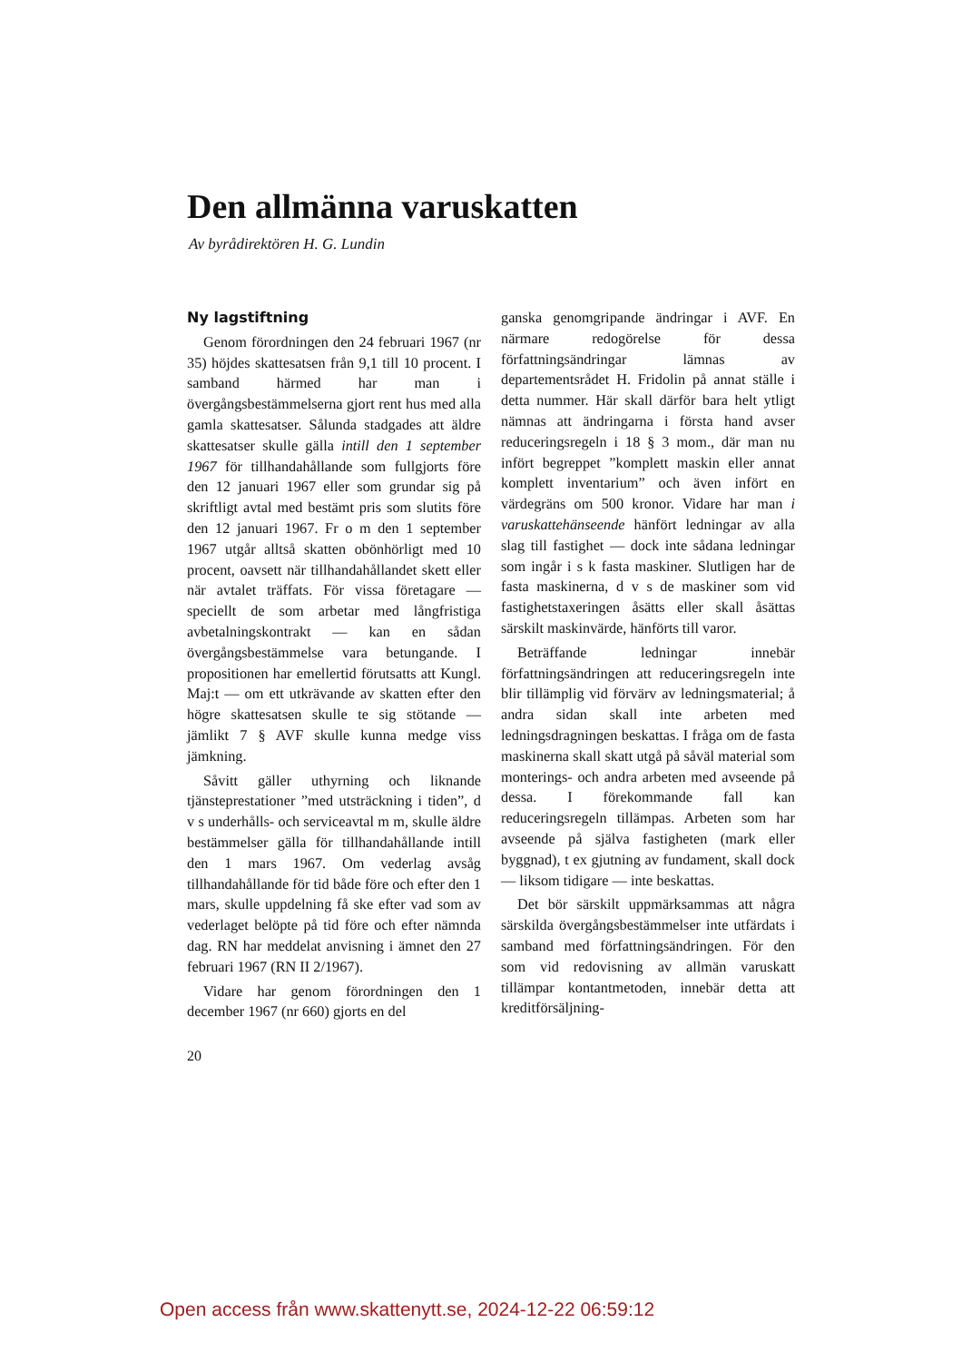Den allmänna varuskatten
Av byrådirektören H. G. Lundin
Ny lagstiftning
Genom förordningen den 24 februari 1967 (nr 35) höjdes skattesatsen från 9,1 till 10 procent. I samband härmed har man i övergångsbestämmelserna gjort rent hus med alla gamla skattesatser. Sålunda stadgades att äldre skattesatser skulle gälla intill den 1 september 1967 för tillhandahållande som fullgjorts före den 12 januari 1967 eller som grundar sig på skriftligt avtal med bestämt pris som slutits före den 12 januari 1967. Fr o m den 1 september 1967 utgår alltså skatten obönhörligt med 10 procent, oavsett när tillhandahållandet skett eller när avtalet träffats. För vissa företagare — speciellt de som arbetar med långfristiga avbetalningskontrakt — kan en sådan övergångsbestämmelse vara betungande. I propositionen har emellertid förutsatts att Kungl. Maj:t — om ett utkrävande av skatten efter den högre skattesatsen skulle te sig stötande — jämlikt 7 § AVF skulle kunna medge viss jämkning.
Såvitt gäller uthyrning och liknande tjänsteprestationer ”med utsträckning i tiden”, d v s underhålls- och serviceavtal m m, skulle äldre bestämmelser gälla för tillhandahållande intill den 1 mars 1967. Om vederlag avsåg tillhandahållande för tid både före och efter den 1 mars, skulle uppdelning få ske efter vad som av vederlaget belöpte på tid före och efter nämnda dag. RN har meddelat anvisning i ämnet den 27 februari 1967 (RN II 2/1967).
Vidare har genom förordningen den 1 december 1967 (nr 660) gjorts en del
20
ganska genomgripande ändringar i AVF. En närmare redogörelse för dessa författningsändringar lämnas av departementsrådet H. Fridolin på annat ställe i detta nummer. Här skall därför bara helt ytligt nämnas att ändringarna i första hand avser reduceringsregeln i 18 § 3 mom., där man nu infört begreppet ”komplett maskin eller annat komplett inventarium” och även infört en värdegräns om 500 kronor. Vidare har man i varuskattehänseende hänfört ledningar av alla slag till fastighet — dock inte sådana ledningar som ingår i s k fasta maskiner. Slutligen har de fasta maskinerna, d v s de maskiner som vid fastighetstaxeringen åsätts eller skall åsättas särskilt maskinvärde, hänförts till varor.
Beträffande ledningar innebär författningsändringen att reduceringsregeln inte blir tillämplig vid förvärv av ledningsmaterial; å andra sidan skall inte arbeten med ledningsdragningen beskattas. I fråga om de fasta maskinerna skall skatt utgå på såväl material som monterings- och andra arbeten med avseende på dessa. I förekommande fall kan reduceringsregeln tillämpas. Arbeten som har avseende på själva fastigheten (mark eller byggnad), t ex gjutning av fundament, skall dock — liksom tidigare — inte beskattas.
Det bör särskilt uppmärksammas att några särskilda övergångsbestämmelser inte utfärdats i samband med författningsändringen. För den som vid redovisning av allmän varuskatt tillämpar kontantmetoden, innebär detta att kreditförsäljning-
Open access från www.skattenytt.se, 2024-12-22 06:59:12